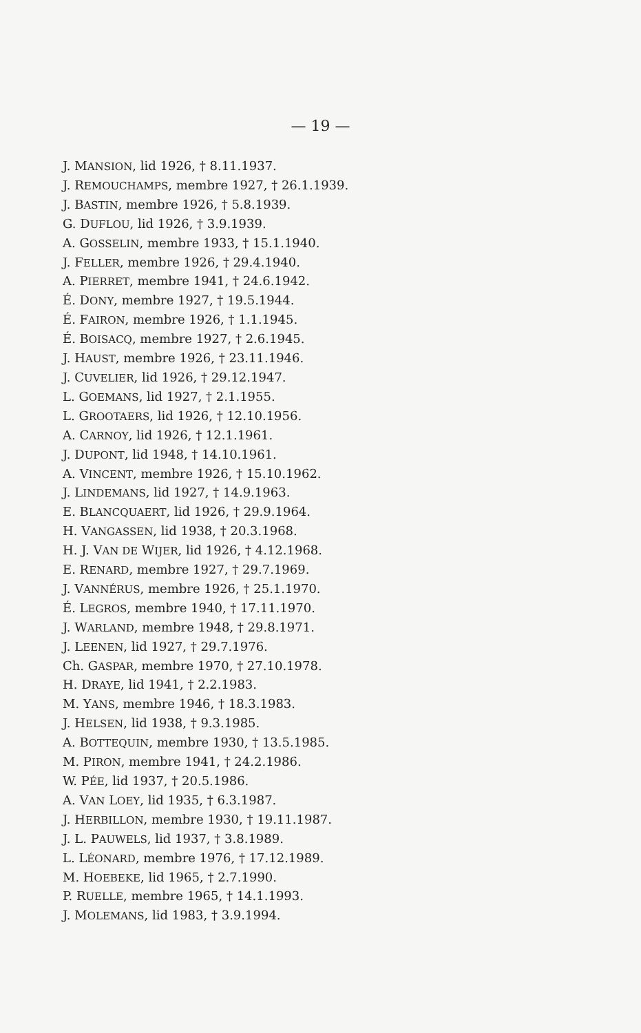— 19 —
J. MANSION, lid 1926, † 8.11.1937.
J. REMOUCHAMPS, membre 1927, † 26.1.1939.
J. BASTIN, membre 1926, † 5.8.1939.
G. DUFLOU, lid 1926, † 3.9.1939.
A. GOSSELIN, membre 1933, † 15.1.1940.
J. FELLER, membre 1926, † 29.4.1940.
A. PIERRET, membre 1941, † 24.6.1942.
É. DONY, membre 1927, † 19.5.1944.
É. FAIRON, membre 1926, † 1.1.1945.
É. BOISACQ, membre 1927, † 2.6.1945.
J. HAUST, membre 1926, † 23.11.1946.
J. CUVELIER, lid 1926, † 29.12.1947.
L. GOEMANS, lid 1927, † 2.1.1955.
L. GROOTAERS, lid 1926, † 12.10.1956.
A. CARNOY, lid 1926, † 12.1.1961.
J. DUPONT, lid 1948, † 14.10.1961.
A. VINCENT, membre 1926, † 15.10.1962.
J. LINDEMANS, lid 1927, † 14.9.1963.
E. BLANCQUAERT, lid 1926, † 29.9.1964.
H. VANGASSEN, lid 1938, † 20.3.1968.
H. J. VAN DE WIJER, lid 1926, † 4.12.1968.
E. RENARD, membre 1927, † 29.7.1969.
J. VANNÉRUS, membre 1926, † 25.1.1970.
É. LEGROS, membre 1940, † 17.11.1970.
J. WARLAND, membre 1948, † 29.8.1971.
J. LEENEN, lid 1927, † 29.7.1976.
Ch. GASPAR, membre 1970, † 27.10.1978.
H. DRAYE, lid 1941, † 2.2.1983.
M. YANS, membre 1946, † 18.3.1983.
J. HELSEN, lid 1938, † 9.3.1985.
A. BOTTEQUIN, membre 1930, † 13.5.1985.
M. PIRON, membre 1941, † 24.2.1986.
W. PÉE, lid 1937, † 20.5.1986.
A. VAN LOEY, lid 1935, † 6.3.1987.
J. HERBILLON, membre 1930, † 19.11.1987.
J. L. PAUWELS, lid 1937, † 3.8.1989.
L. LÉONARD, membre 1976, † 17.12.1989.
M. HOEBEKE, lid 1965, † 2.7.1990.
P. RUELLE, membre 1965, † 14.1.1993.
J. MOLEMANS, lid 1983, † 3.9.1994.